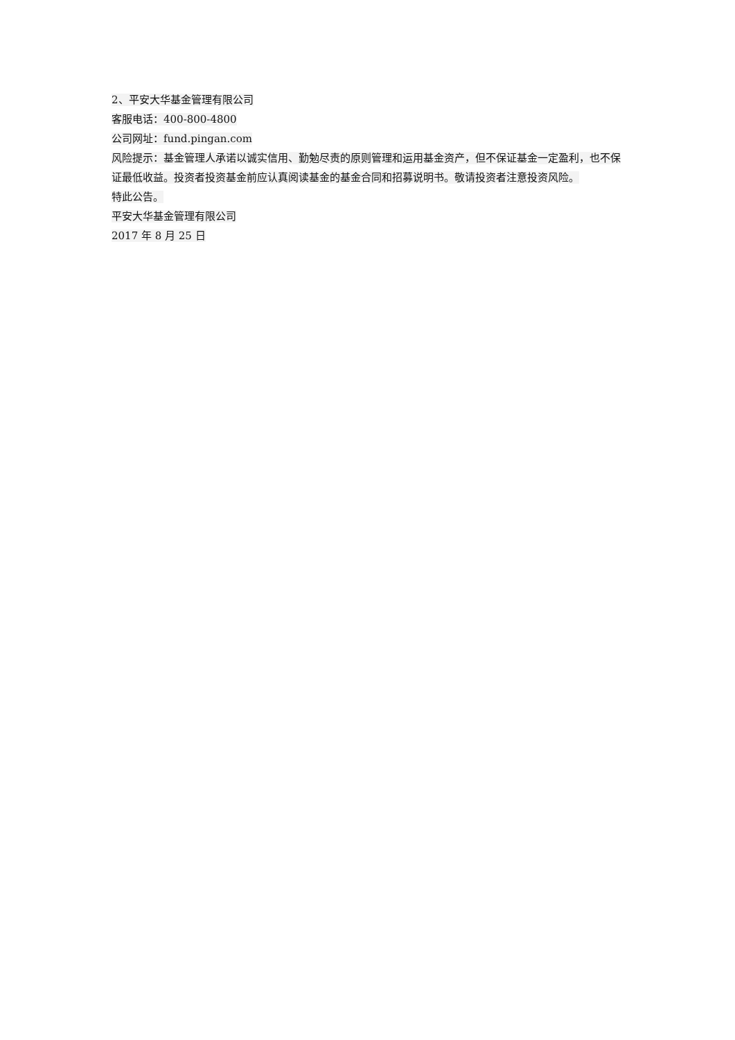2、平安大华基金管理有限公司
客服电话：400-800-4800
公司网址：fund.pingan.com
风险提示：基金管理人承诺以诚实信用、勤勉尽责的原则管理和运用基金资产，但不保证基金一定盈利，也不保证最低收益。投资者投资基金前应认真阅读基金的基金合同和招募说明书。敬请投资者注意投资风险。
特此公告。
平安大华基金管理有限公司
2017 年 8 月 25 日